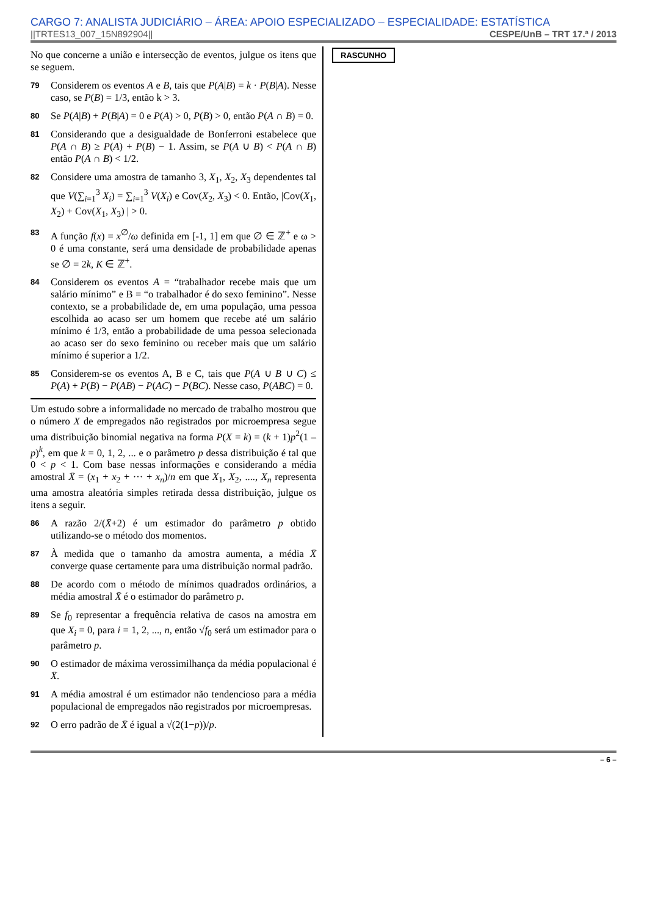CARGO 7: ANALISTA JUDICIÁRIO – ÁREA: APOIO ESPECIALIZADO – ESPECIALIDADE: ESTATÍSTICA
||TRTES13_007_15N892904|| CESPE/UnB – TRT 17.ª / 2013
No que concerne a união e intersecção de eventos, julgue os itens que se seguem.
79 Considerem os eventos A e B, tais que P(A|B) = k · P(B|A). Nesse caso, se P(B) = 1/3, então k > 3.
80 Se P(A|B) + P(B|A) = 0 e P(A) > 0, P(B) > 0, então P(A ∩ B) = 0.
81 Considerando que a desigualdade de Bonferroni estabelece que P(A ∩ B) ≥ P(A) + P(B) − 1. Assim, se P(A ∪ B) < P(A ∩ B) então P(A ∩ B) < 1/2.
82 Considere uma amostra de tamanho 3, X<sub>1</sub>, X<sub>2</sub>, X<sub>3</sub> dependentes tal que V(∑<sub>i=1</sub><sup>3</sup> X<sub>i</sub>) = ∑<sub>i=1</sub><sup>3</sup> V(X<sub>i</sub>) e Cov(X<sub>2</sub>, X<sub>3</sub>) < 0. Então, |Cov(X<sub>1</sub>, X<sub>2</sub>) + Cov(X<sub>1</sub>, X<sub>3</sub>) | > 0.
83 A função f(x) = x<sup>∅</sup>/ω definida em [-1, 1] em que ∅ ∈ ℤ<sup>+</sup> e ω > 0 é uma constante, será uma densidade de probabilidade apenas se ∅ = 2k, K ∈ ℤ<sup>+</sup>.
84 Considerem os eventos A = “trabalhador recebe mais que um salário mínimo” e B = “o trabalhador é do sexo feminino”. Nesse contexto, se a probabilidade de, em uma população, uma pessoa escolhida ao acaso ser um homem que recebe até um salário mínimo é 1/3, então a probabilidade de uma pessoa selecionada ao acaso ser do sexo feminino ou receber mais que um salário mínimo é superior a 1/2.
85 Considerem-se os eventos A, B e C, tais que P(A ∪ B ∪ C) ≤ P(A) + P(B) − P(AB) − P(AC) − P(BC). Nesse caso, P(ABC) = 0.
Um estudo sobre a informalidade no mercado de trabalho mostrou que o número X de empregados não registrados por microempresa segue uma distribuição binomial negativa na forma P(X = k) = (k + 1)p<sup>2</sup>(1 – p)<sup>k</sup>, em que k = 0, 1, 2, ... e o parâmetro p dessa distribuição é tal que 0 < p < 1. Com base nessas informações e considerando a média amostral X̄ = (x<sub>1</sub> + x<sub>2</sub> + ··· + x<sub>n</sub>)/n em que X<sub>1</sub>, X<sub>2</sub>, ...., X<sub>n</sub> representa uma amostra aleatória simples retirada dessa distribuição, julgue os itens a seguir.
86 A razão 2/(X̄+2) é um estimador do parâmetro p obtido utilizando-se o método dos momentos.
87 À medida que o tamanho da amostra aumenta, a média X̄ converge quase certamente para uma distribuição normal padrão.
88 De acordo com o método de mínimos quadrados ordinários, a média amostral X̄ é o estimador do parâmetro p.
89 Se f<sub>0</sub> representar a frequência relativa de casos na amostra em que X<sub>i</sub> = 0, para i = 1, 2, ..., n, então √f<sub>0</sub> será um estimador para o parâmetro p.
90 O estimador de máxima verossimilhança da média populacional é X̄.
91 A média amostral é um estimador não tendencioso para a média populacional de empregados não registrados por microempresas.
92 O erro padrão de X̄ é igual a √(2(1−p))/p.
RASCUNHO
– 6 –